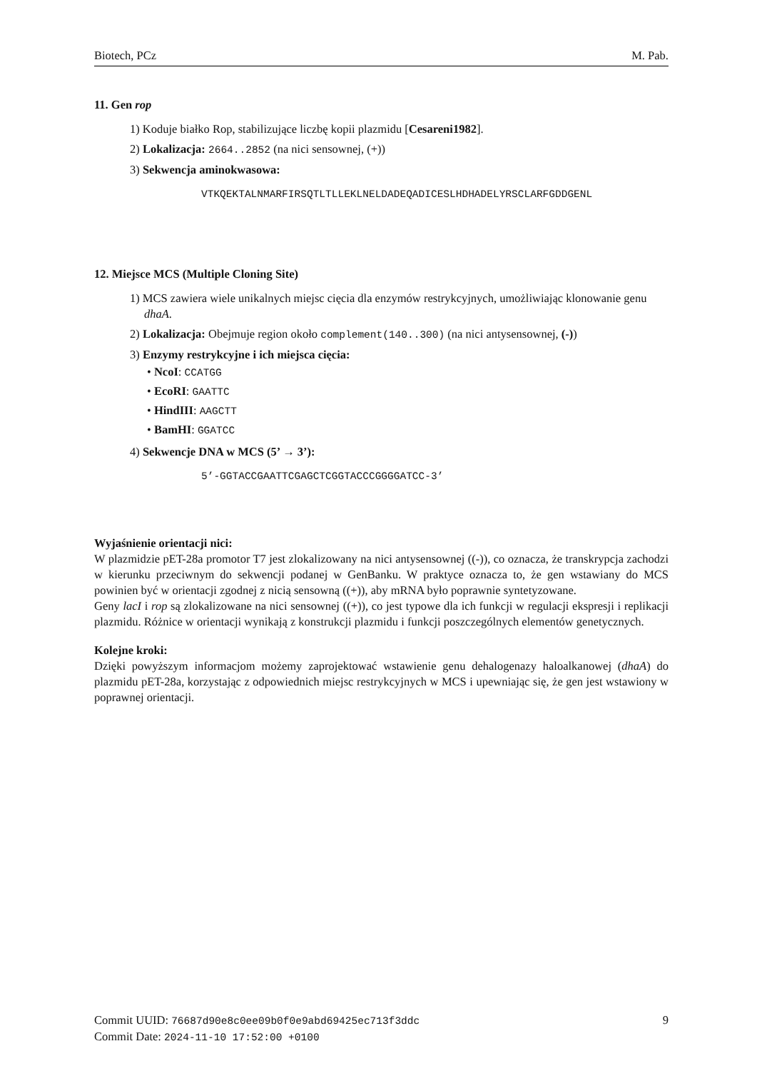Biotech, PCz M. Pab.
11. Gen rop
1) Koduje białko Rop, stabilizujące liczbę kopii plazmidu [Cesareni1982].
2) Lokalizacja: 2664..2852 (na nici sensownej, (+))
3) Sekwencja aminokwasowa:
VTKQEKTALNMARFIRSQTLTLLEKLNELDADEQADICESLHDHADELYRSCLARFGDDGENL
12. Miejsce MCS (Multiple Cloning Site)
1) MCS zawiera wiele unikalnych miejsc cięcia dla enzymów restrykcyjnych, umożliwiając klonowanie genu dhaA.
2) Lokalizacja: Obejmuje region około complement(140..300) (na nici antysensownej, (-))
3) Enzymy restrykcyjne i ich miejsca cięcia:
• NcoI: CCATGG
• EcoRI: GAATTC
• HindIII: AAGCTT
• BamHI: GGATCC
4) Sekwencje DNA w MCS (5’ → 3’):
5’-GGTACCGAATTCGAGCTCGGTACCCGGGGATCC-3’
Wyjaśnienie orientacji nici:
W plazmidzie pET-28a promotor T7 jest zlokalizowany na nici antysensownej ((-)), co oznacza, że transkrypcja zachodzi w kierunku przeciwnym do sekwencji podanej w GenBanku. W praktyce oznacza to, że gen wstawiany do MCS powinien być w orientacji zgodnej z nicią sensowną ((+)), aby mRNA było poprawnie syntetyzowane.
Geny lacI i rop są zlokalizowane na nici sensownej ((+)), co jest typowe dla ich funkcji w regulacji ekspresji i replikacji plazmidu. Różnice w orientacji wynikają z konstrukcji plazmidu i funkcji poszczególnych elementów genetycznych.
Kolejne kroki:
Dzięki powyższym informacjom możemy zaprojektować wstawienie genu dehalogenazy haloalkanowej (dhaA) do plazmidu pET-28a, korzystając z odpowiednich miejsc restrykcyjnych w MCS i upewniając się, że gen jest wstawiony w poprawnej orientacji.
Commit UUID: 76687d90e8c0ee09b0f0e9abd69425ec713f3ddc
Commit Date: 2024-11-10 17:52:00 +0100
9